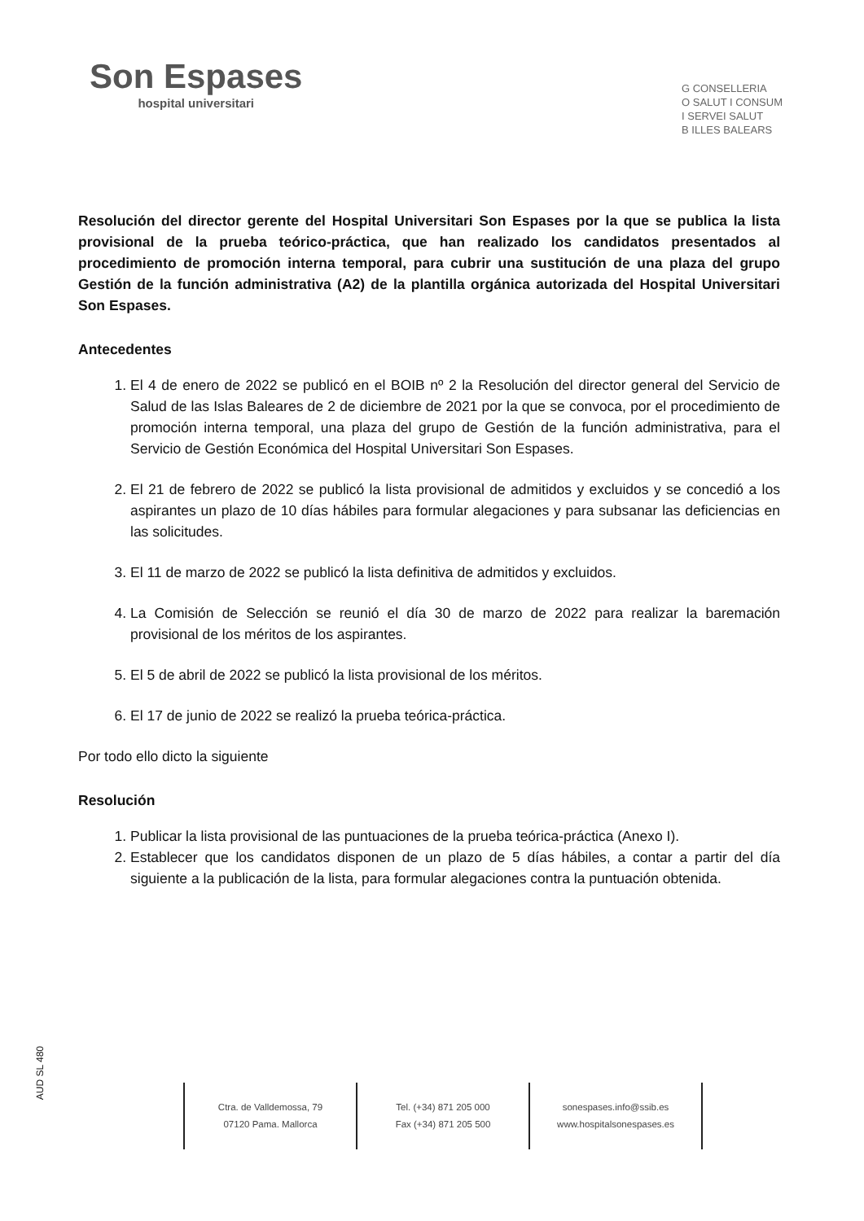Son Espases
hospital universitari
G CONSELLERIA
O SALUT I CONSUM
I SERVEI SALUT
B ILLES BALEARS
Resolución del director gerente del Hospital Universitari Son Espases por la que se publica la lista provisional de la prueba teórico-práctica, que han realizado los candidatos presentados al procedimiento de promoción interna temporal, para cubrir una sustitución de una plaza del grupo Gestión de la función administrativa (A2) de la plantilla orgánica autorizada del Hospital Universitari Son Espases.
Antecedentes
1. El 4 de enero de 2022 se publicó en el BOIB nº 2 la Resolución del director general del Servicio de Salud de las Islas Baleares de 2 de diciembre de 2021 por la que se convoca, por el procedimiento de promoción interna temporal, una plaza del grupo de Gestión de la función administrativa, para el Servicio de Gestión Económica del Hospital Universitari Son Espases.
2. El 21 de febrero de 2022 se publicó la lista provisional de admitidos y excluidos y se concedió a los aspirantes un plazo de 10 días hábiles para formular alegaciones y para subsanar las deficiencias en las solicitudes.
3. El 11 de marzo de 2022 se publicó la lista definitiva de admitidos y excluidos.
4. La Comisión de Selección se reunió el día 30 de marzo de 2022 para realizar la baremación provisional de los méritos de los aspirantes.
5. El 5 de abril de 2022 se publicó la lista provisional de los méritos.
6. El 17 de junio de 2022 se realizó la prueba teórica-práctica.
Por todo ello dicto la siguiente
Resolución
1. Publicar la lista provisional de las puntuaciones de la prueba teórica-práctica (Anexo I).
2. Establecer que los candidatos disponen de un plazo de 5 días hábiles, a contar a partir del día siguiente a la publicación de la lista, para formular alegaciones contra la puntuación obtenida.
AUD SL 480
Ctra. de Valldemossa, 79
07120 Pama. Mallorca
Tel. (+34) 871 205 000
Fax (+34) 871 205 500
sonespases.info@ssib.es
www.hospitalsonespases.es